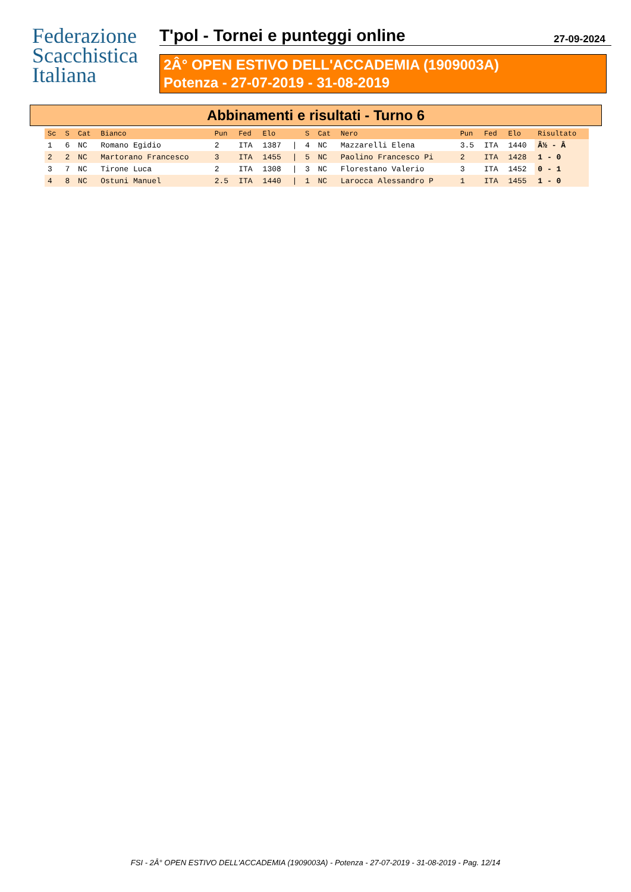Federazione
Scacchistica
Italiana
T'pol - Tornei e punteggi online 27-09-2024
2Â° OPEN ESTIVO DELL'ACCADEMIA (1909003A)
Potenza - 27-07-2019 - 31-08-2019
Abbinamenti e risultati - Turno 6
| Sc | S | Cat | Bianco | Pun | Fed | Elo | | S | Cat | Nero | Pun | Fed | Elo | Risultato |
| --- | --- | --- | --- | --- | --- | --- | --- | --- | --- | --- | --- | --- | --- | --- |
| 1 | 6 | NC | Romano Egidio | 2 | ITA | 1387 | / | 4 | NC | Mazzarelli Elena | 3.5 | ITA | 1440 | Â½ - Â |
| 2 | 2 | NC | Martorano Francesco | 3 | ITA | 1455 | / | 5 | NC | Paolino Francesco Pi | 2 | ITA | 1428 | 1 - 0 |
| 3 | 7 | NC | Tirone Luca | 2 | ITA | 1308 | / | 3 | NC | Florestano Valerio | 3 | ITA | 1452 | 0 - 1 |
| 4 | 8 | NC | Ostuni Manuel | 2.5 | ITA | 1440 | / | 1 | NC | Larocca Alessandro P | 1 | ITA | 1455 | 1 - 0 |
FSI - 2Â° OPEN ESTIVO DELL'ACCADEMIA (1909003A) - Potenza - 27-07-2019 - 31-08-2019 - Pag. 12/14